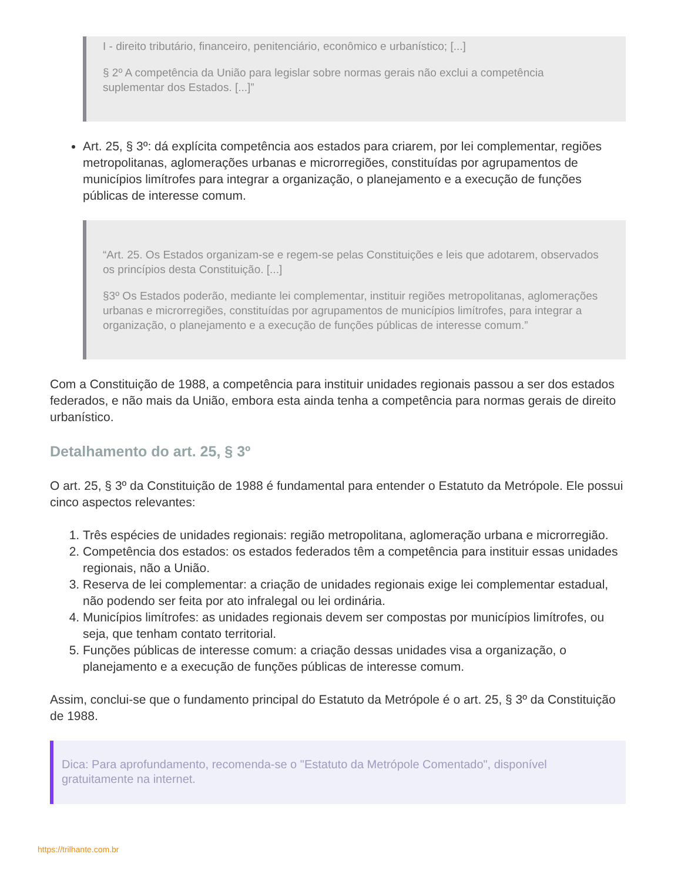I - direito tributário, financeiro, penitenciário, econômico e urbanístico; [...]
§ 2º A competência da União para legislar sobre normas gerais não exclui a competência suplementar dos Estados. [...]”
Art. 25, § 3º: dá explícita competência aos estados para criarem, por lei complementar, regiões metropolitanas, aglomerações urbanas e microrregiões, constituídas por agrupamentos de municípios limítrofes para integrar a organização, o planejamento e a execução de funções públicas de interesse comum.
“Art. 25. Os Estados organizam-se e regem-se pelas Constituições e leis que adotarem, observados os princípios desta Constituição. [...]
§3º Os Estados poderão, mediante lei complementar, instituir regiões metropolitanas, aglomerações urbanas e microrregiões, constituídas por agrupamentos de municípios limítrofes, para integrar a organização, o planejamento e a execução de funções públicas de interesse comum.”
Com a Constituição de 1988, a competência para instituir unidades regionais passou a ser dos estados federados, e não mais da União, embora esta ainda tenha a competência para normas gerais de direito urbanístico.
Detalhamento do art. 25, § 3º
O art. 25, § 3º da Constituição de 1988 é fundamental para entender o Estatuto da Metrópole. Ele possui cinco aspectos relevantes:
1. Três espécies de unidades regionais: região metropolitana, aglomeração urbana e microrregião.
2. Competência dos estados: os estados federados têm a competência para instituir essas unidades regionais, não a União.
3. Reserva de lei complementar: a criação de unidades regionais exige lei complementar estadual, não podendo ser feita por ato infralegal ou lei ordinária.
4. Municípios limítrofes: as unidades regionais devem ser compostas por municípios limítrofes, ou seja, que tenham contato territorial.
5. Funções públicas de interesse comum: a criação dessas unidades visa a organização, o planejamento e a execução de funções públicas de interesse comum.
Assim, conclui-se que o fundamento principal do Estatuto da Metrópole é o art. 25, § 3º da Constituição de 1988.
Dica: Para aprofundamento, recomenda-se o "Estatuto da Metrópole Comentado", disponível gratuitamente na internet.
https://trilhante.com.br